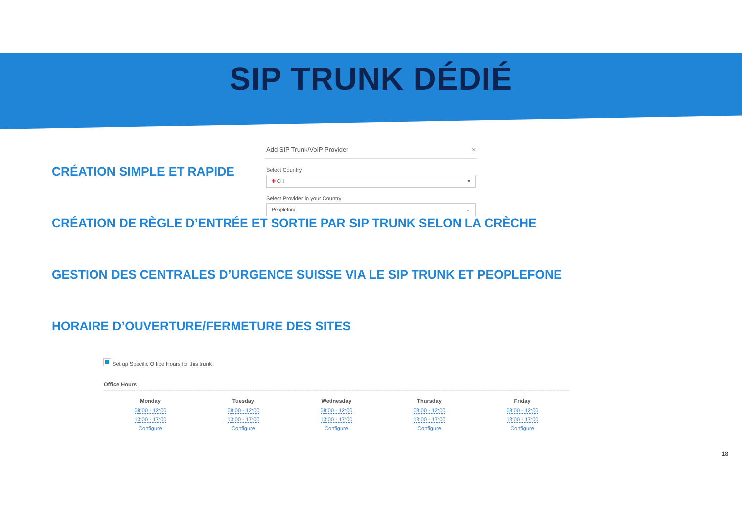SIP TRUNK DÉDIÉ
CRÉATION SIMPLE ET RAPIDE
Add SIP Trunk/VoIP Provider ×
Select Country
✚ CH ▾
Select Provider in your Country
Peoplefone ⌄
CRÉATION DE RÈGLE D’ENTRÉE ET SORTIE PAR SIP TRUNK SELON LA CRÈCHE
GESTION DES CENTRALES D’URGENCE SUISSE VIA LE SIP TRUNK ET PEOPLEFONE
HORAIRE D’OUVERTURE/FERMETURE DES SITES
Set up Specific Office Hours for this trunk
Office Hours
| Monday | Tuesday | Wednesday | Thursday | Friday |
| --- | --- | --- | --- | --- |
| 08:00 - 12:00 | 08:00 - 12:00 | 08:00 - 12:00 | 08:00 - 12:00 | 08:00 - 12:00 |
| 13:00 - 17:00 | 13:00 - 17:00 | 13:00 - 17:00 | 13:00 - 17:00 | 13:00 - 17:00 |
| Configure | Configure | Configure | Configure | Configure |
18